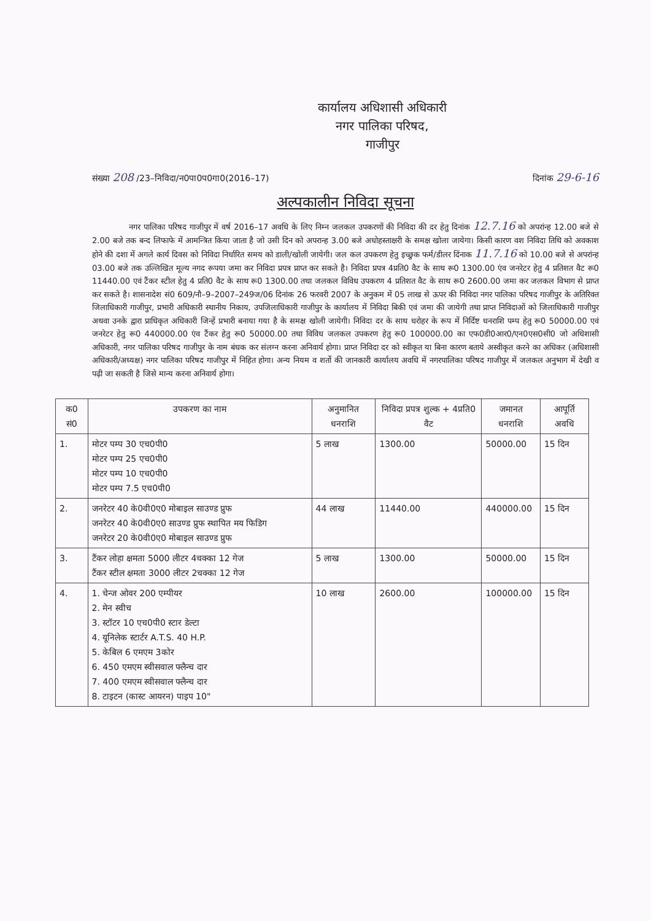कार्यालय अधिशासी अधिकारी
नगर पालिका परिषद,
गाजीपुर
संख्या 208 /23–निविदा/न0पा0प0गा0(2016–17) दिनांक 29-6-16
अल्पकालीन निविदा सूचना
नगर पालिका परिषद गाजीपुर में वर्ष 2016–17 अवधि के लिए निम्न जलकल उपकरणों की निविदा की दर हेतु दिनांक 12.7.16 को अपरांन्ह 12.00 बजे से 2.00 बजे तक बन्द लिफाफे में आमन्त्रित किया जाता है जो उसी दिन को अपरान्ह 3.00 बजे अधोहस्ताक्षरी के समक्ष खोला जायेगा। किसी कारण वश निविदा तिथि को अवकाश होने की दशा में अगले कार्य दिवस को निविदा निर्धारित समय को डाली/खोली जायेगी। जल कल उपकरण हेतु इच्छुक फर्म/डीलर दिंनाक 11.7.16 को 10.00 बजे से अपरांन्ह 03.00 बजे तक उल्लिखित मूल्य नगद रूपया जमा कर निविदा प्रपत्र प्राप्त कर सकते है। निविदा प्रपत्र 4प्रति0 वैट के साथ रू0 1300.00 एंव जनरेटर हेतु 4 प्रतिशत वैट रू0 11440.00 एवं टैंकर स्टील हेतु 4 प्रति0 वैट के साथ रू0 1300.00 तथा जलकल विविध उपकरण 4 प्रतिशत वैट के साथ रू0 2600.00 जमा कर जलकल विभाग से प्राप्त कर सकते है। शासनादेश सं0 609/नौ–9–2007–249ज/06 दिनांक 26 फरवरी 2007 के अनुकम में 05 लाख से ऊपर की निविदा नगर पालिका परिषद गाजीपुर के अतिरिक्त जिलाधिकारी गाजीपुर, प्रभारी अधिकारी स्थानीय निकाय, उपजिलाधिकारी गाजीपुर के कार्यालय में निविदा बिकी एवं जमा की जायेगी तथा प्राप्त निविदाओं को जिलाधिकारी गाजीपुर अथवा उनके द्वारा प्राधिकृत अधिकारी जिन्हें प्रभारी बनाया गया है के समक्ष खोली जायेगी। निविदा दर के साथ धरोहर के रूप में निर्दिष्ट धनराशि पम्प हेतु रू0 50000.00 एवं जनरेटर हेतु रू0 440000.00 एंव टैंकर हेतु रू0 50000.00 तथा विविध जलकल उपकरण हेतु रू0 100000.00 का एफ0डी0आर0/एन0एस0सी0 जो अधिशासी अधिकारी, नगर पालिका परिषद गाजीपुर के नाम बंधक कर संलग्न करना अनिवार्य होगा। प्राप्त निविदा दर को स्वीकृत या बिना कारण बताये अस्वीकृत करने का अधिकर (अधिशासी अधिकारी/अध्यक्ष) नगर पालिका परिषद गाजीपुर में निहित होगा। अन्य नियम व शर्तो की जानकारी कार्यालय अवधि में नगरपालिका परिषद गाजीपुर में जलकल अनुभाग में देखी व पढ़ी जा सकती है जिसे मान्य करना अनिवार्य होगा।
| क0 सं0 | उपकरण का नाम | अनुमानित धनराशि | निविदा प्रपत्र शुल्क + 4प्रति0 वैट | जमानत धनराशि | आपूर्ति अवधि |
| --- | --- | --- | --- | --- | --- |
| 1. | मोटर पम्प 30 एच0पी0 मोटर पम्प 25 एच0पी0 मोटर पम्प 10 एच0पी0 मोटर पम्प 7.5 एच0पी0 | 5 लाख | 1300.00 | 50000.00 | 15 दिन |
| 2. | जनरेटर 40 के0वी0ए0 मोबाइल साउण्ड प्रुफ जनरेटर 40 के0वी0ए0 साउण्ड प्रुफ स्थापित मय फिडिग जनरेटर 20 के0वी0ए0 मोबाइल साउण्ड प्रुफ | 44 लाख | 11440.00 | 440000.00 | 15 दिन |
| 3. | टैंकर लोहा क्षमता 5000 लीटर 4चक्का 12 गेज टैंकर स्टील क्षमता 3000 लीटर 2चक्का 12 गेज | 5 लाख | 1300.00 | 50000.00 | 15 दिन |
| 4. | 1. चेन्ज ओवर 200 एम्पीयर 2. मेन स्वीच 3. स्टॉटर 10 एच0पी0 स्टार डेल्टा 4. यूनिलेक स्टार्टर A.T.S. 40 H.P. 5. केबिल 6 एमएम 3कोर 6. 450 एमएम स्वीसवाल फ्लैन्च दार 7. 400 एमएम स्वीसवाल फ्लैन्च दार 8. टाइटन (कास्ट आयरन) पाइप 10" | 10 लाख | 2600.00 | 100000.00 | 15 दिन |